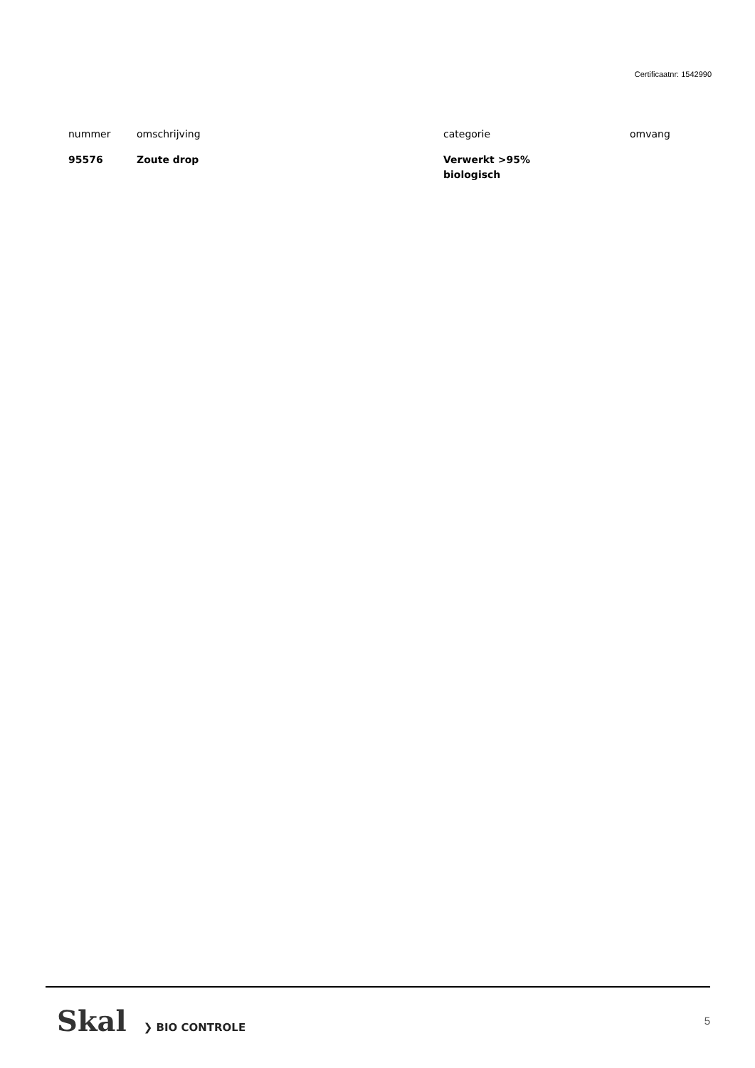Certificaatnr: 1542990
| nummer | omschrijving | categorie | omvang |
| --- | --- | --- | --- |
| 95576 | Zoute drop | Verwerkt >95% biologisch | |
Skal ❯ BIO CONTROLE 5